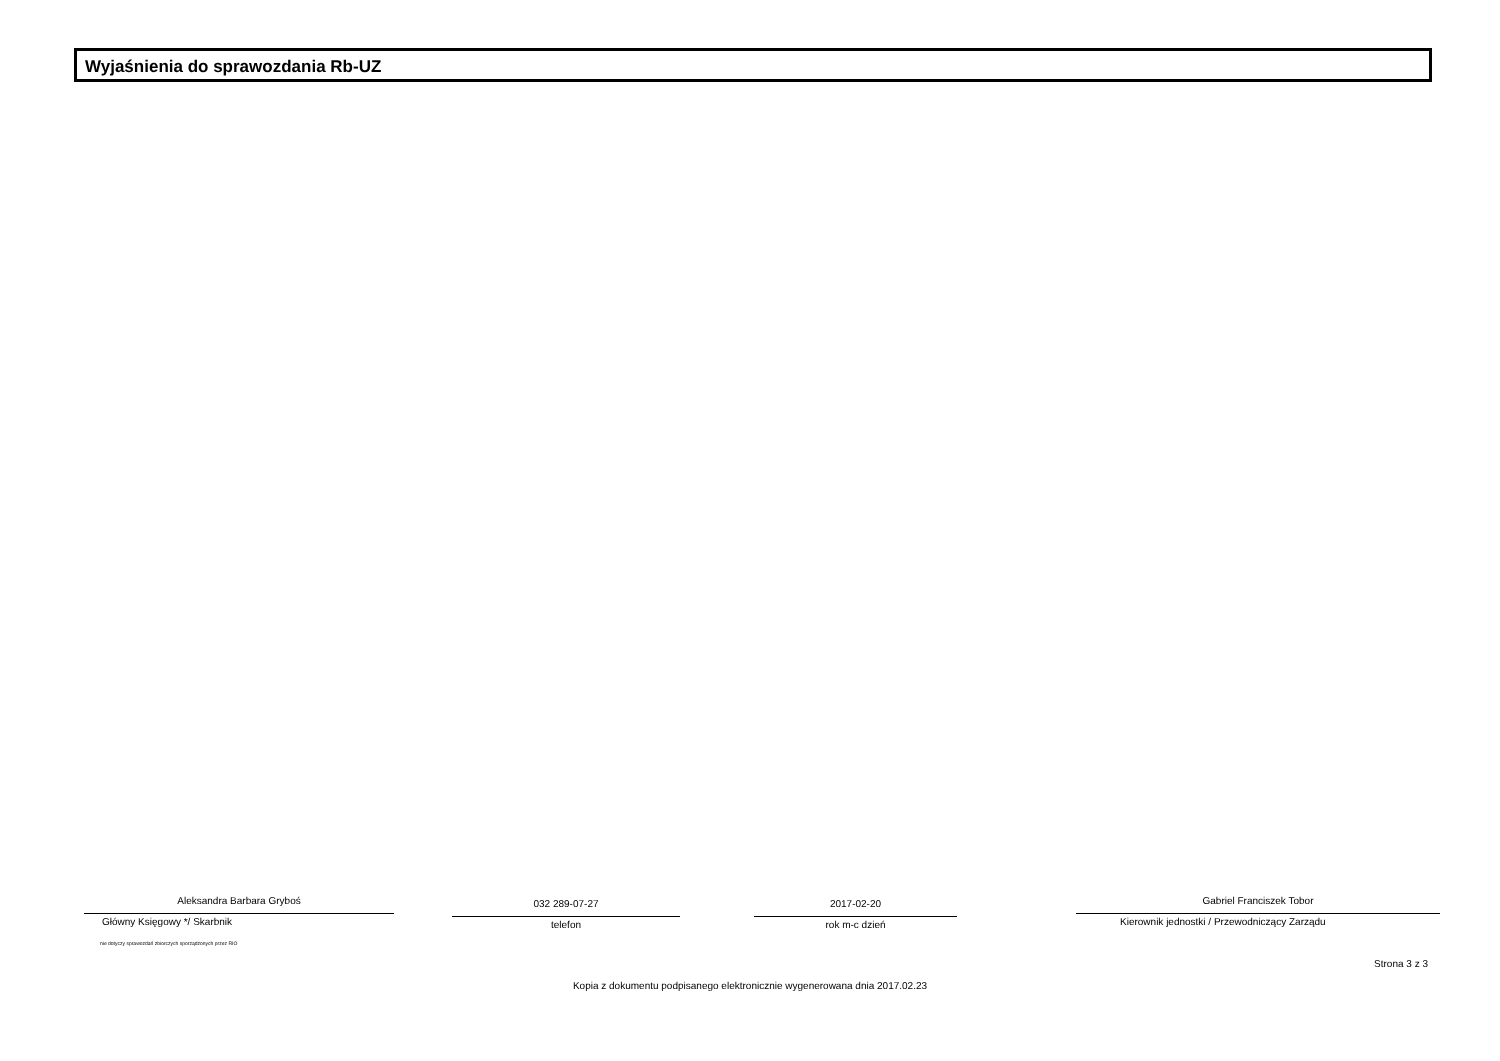Wyjaśnienia do sprawozdania Rb-UZ
Aleksandra Barbara Gryboś
Główny Księgowy */ Skarbnik
nie dotyczy sprawozdań zbiorczych sporządzonych przez RIO
032 289-07-27
telefon
2017-02-20
rok m-c dzień
Gabriel Franciszek Tobor
Kierownik jednostki / Przewodniczący Zarządu
Strona 3 z 3
Kopia z dokumentu podpisanego elektronicznie wygenerowana dnia 2017.02.23